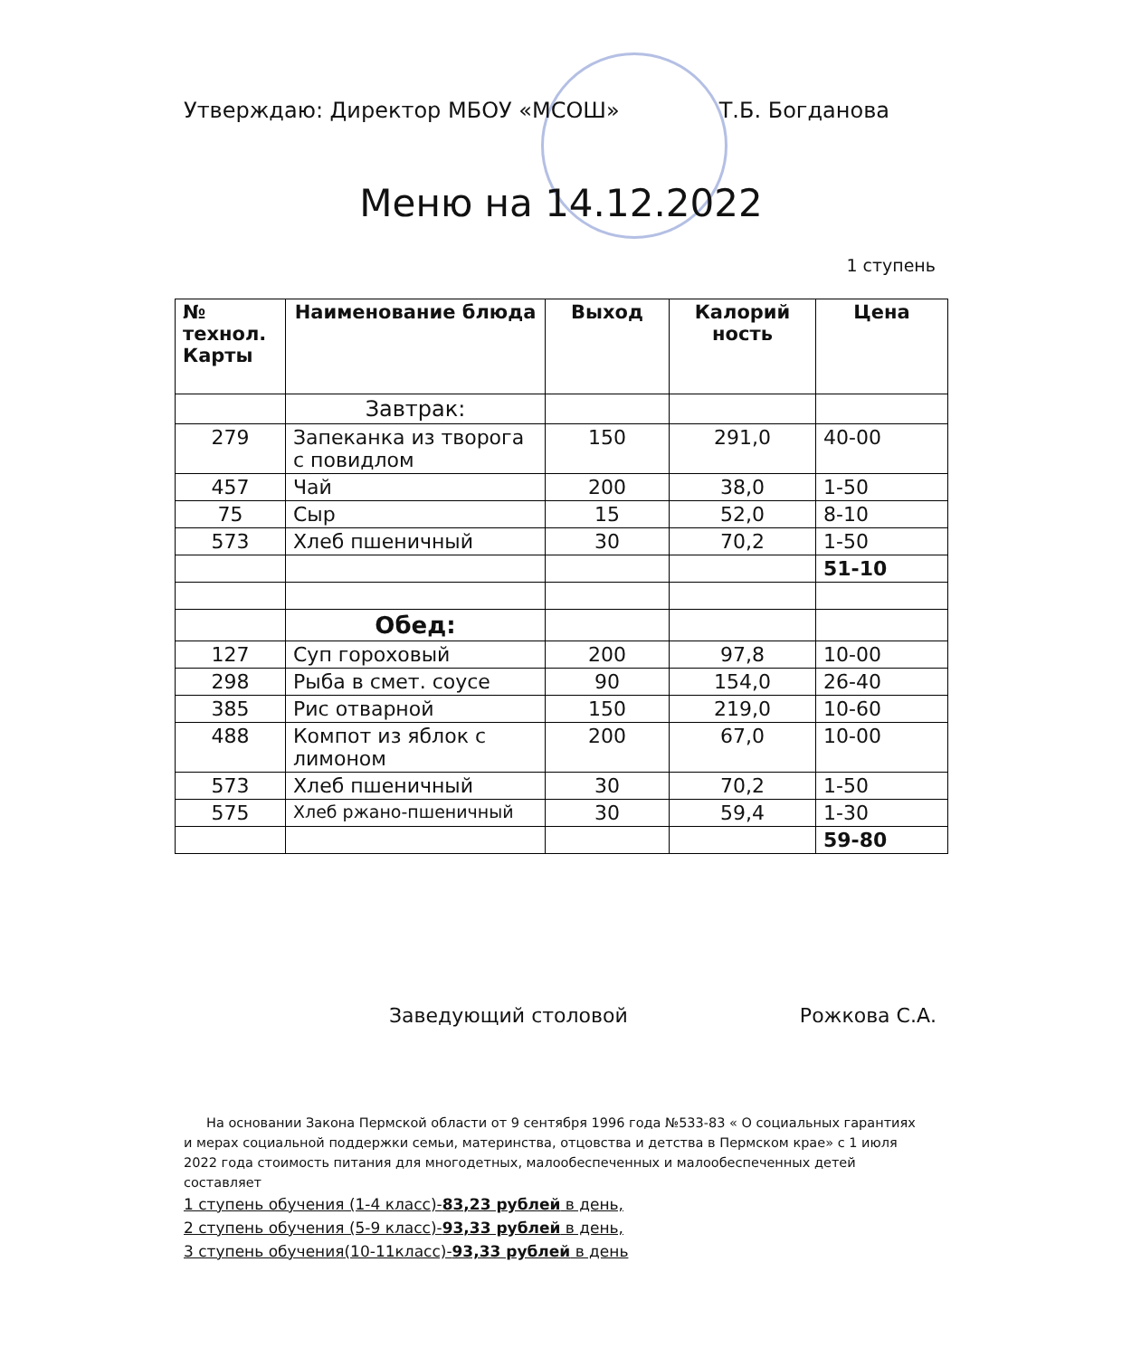Утверждаю: Директор МБОУ «МСОШ» Т.Б. Богданова
Меню на 14.12.2022
1 ступень
| № технол. Карты | Наименование блюда | Выход | Калорий ность | Цена |
| --- | --- | --- | --- | --- |
| | Завтрак: | | | |
| 279 | Запеканка из творога с повидлом | 150 | 291,0 | 40-00 |
| 457 | Чай | 200 | 38,0 | 1-50 |
| 75 | Сыр | 15 | 52,0 | 8-10 |
| 573 | Хлеб пшеничный | 30 | 70,2 | 1-50 |
| | | | | 51-10 |
| | Обед: | | | |
| 127 | Суп гороховый | 200 | 97,8 | 10-00 |
| 298 | Рыба в смет. соусе | 90 | 154,0 | 26-40 |
| 385 | Рис отварной | 150 | 219,0 | 10-60 |
| 488 | Компот из яблок с лимоном | 200 | 67,0 | 10-00 |
| 573 | Хлеб пшеничный | 30 | 70,2 | 1-50 |
| 575 | Хлеб ржано-пшеничный | 30 | 59,4 | 1-30 |
| | | | | 59-80 |
Заведующий столовой Рожкова С.А.
На основании Закона Пермской области от 9 сентября 1996 года №533-83 « О социальных гарантиях и мерах социальной поддержки семьи, материнства, отцовства и детства в Пермском крае» с 1 июля 2022 года стоимость питания для многодетных, малообеспеченных и малообеспеченных детей составляет
1 ступень обучения (1-4 класс)-83,23 рублей в день,
2 ступень обучения (5-9 класс)-93,33 рублей в день,
3 ступень обучения(10-11класс)-93,33 рублей в день